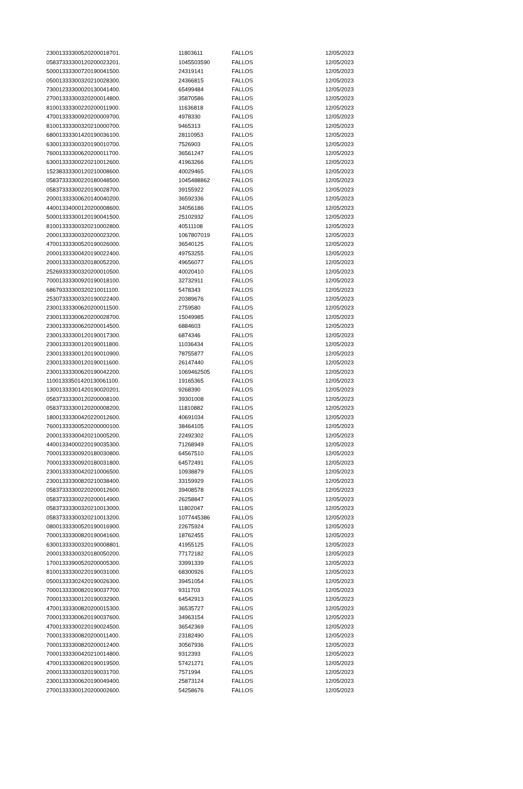| 23001333300520200018701. | 11803611 | FALLOS | 12/05/2023 |
| 05837333300120200023201. | 1045503590 | FALLOS | 12/05/2023 |
| 50001333300720190041500. | 24319141 | FALLOS | 12/05/2023 |
| 05001333300320210028300. | 24366815 | FALLOS | 12/05/2023 |
| 73001233300020130041400. | 65499484 | FALLOS | 12/05/2023 |
| 27001333300320200014800. | 35870586 | FALLOS | 12/05/2023 |
| 81001333300220200011900. | 11636818 | FALLOS | 12/05/2023 |
| 47001333300920200009700. | 4978330 | FALLOS | 12/05/2023 |
| 81001333300320210000700. | 9465313 | FALLOS | 12/05/2023 |
| 68001333301420190036100. | 28110953 | FALLOS | 12/05/2023 |
| 63001333300320190010700. | 7526903 | FALLOS | 12/05/2023 |
| 76001333300620200011700. | 36561247 | FALLOS | 12/05/2023 |
| 63001333300220210012600. | 41963266 | FALLOS | 12/05/2023 |
| 15238333300120210008600. | 40029465 | FALLOS | 12/05/2023 |
| 05837333300220180048500. | 1045488862 | FALLOS | 12/05/2023 |
| 05837333300220190028700. | 39155922 | FALLOS | 12/05/2023 |
| 20001333300620140040200. | 36592336 | FALLOS | 12/05/2023 |
| 44001334000120200008600. | 34056186 | FALLOS | 12/05/2023 |
| 50001333300120190041500. | 25102932 | FALLOS | 12/05/2023 |
| 81001333300320210002800. | 40511108 | FALLOS | 12/05/2023 |
| 20001333300320200023200. | 1067807019 | FALLOS | 12/05/2023 |
| 47001333300520190026000. | 36540125 | FALLOS | 12/05/2023 |
| 20001333300420190022400. | 49753255 | FALLOS | 12/05/2023 |
| 20001333300320180052200. | 49656077 | FALLOS | 12/05/2023 |
| 25269333300320200010500. | 40020410 | FALLOS | 12/05/2023 |
| 70001333300920190018100. | 32732911 | FALLOS | 12/05/2023 |
| 68679333300320210011100. | 5478343 | FALLOS | 12/05/2023 |
| 25307333300320190022400. | 20389676 | FALLOS | 12/05/2023 |
| 23001333300620200011500. | 2759580 | FALLOS | 12/05/2023 |
| 23001333300620200028700. | 15049985 | FALLOS | 12/05/2023 |
| 23001333300620200014500. | 6884603 | FALLOS | 12/05/2023 |
| 23001333300120190017300. | 6874346 | FALLOS | 12/05/2023 |
| 23001333300120190011800. | 11036434 | FALLOS | 12/05/2023 |
| 23001333300120190010900. | 78755877 | FALLOS | 12/05/2023 |
| 23001333300120190011600. | 26147440 | FALLOS | 12/05/2023 |
| 23001333300620190042200. | 1069462505 | FALLOS | 12/05/2023 |
| 11001333501420130061100. | 19165365 | FALLOS | 12/05/2023 |
| 13001333301420190020201. | 9268390 | FALLOS | 12/05/2023 |
| 05837333300120200008100. | 39301008 | FALLOS | 12/05/2023 |
| 05837333300120200008200. | 11810882 | FALLOS | 12/05/2023 |
| 18001333300420220012600. | 40691034 | FALLOS | 12/05/2023 |
| 76001333300520200000100. | 38464105 | FALLOS | 12/05/2023 |
| 20001333300420210005200. | 22492302 | FALLOS | 12/05/2023 |
| 44001334000220190035300. | 71268949 | FALLOS | 12/05/2023 |
| 70001333300920180030800. | 64567510 | FALLOS | 12/05/2023 |
| 70001333300920180031800. | 64572491 | FALLOS | 12/05/2023 |
| 23001333300420210006500. | 10938879 | FALLOS | 12/05/2023 |
| 23001333300820210038400. | 33159929 | FALLOS | 12/05/2023 |
| 05837333300220200012600. | 39408578 | FALLOS | 12/05/2023 |
| 05837333300220200014900. | 26258847 | FALLOS | 12/05/2023 |
| 05837333300320210013000. | 11802047 | FALLOS | 12/05/2023 |
| 05837333300320210013200. | 1077445386 | FALLOS | 12/05/2023 |
| 08001333300520190016900. | 22675924 | FALLOS | 12/05/2023 |
| 70001333300820190041600. | 18762455 | FALLOS | 12/05/2023 |
| 63001333300320190008801. | 41955125 | FALLOS | 12/05/2023 |
| 20001333300320180050200. | 77172182 | FALLOS | 12/05/2023 |
| 17001333900520200005300. | 33991339 | FALLOS | 12/05/2023 |
| 81001333300220190031000. | 68300926 | FALLOS | 12/05/2023 |
| 05001333302420190026300. | 39451054 | FALLOS | 12/05/2023 |
| 70001333300820190037700. | 9311703 | FALLOS | 12/05/2023 |
| 70001333300120190032900. | 64542913 | FALLOS | 12/05/2023 |
| 47001333300820200015300. | 36535727 | FALLOS | 12/05/2023 |
| 70001333300620190037600. | 34963154 | FALLOS | 12/05/2023 |
| 47001333300220190024500. | 36542369 | FALLOS | 12/05/2023 |
| 70001333300820200011400. | 23182490 | FALLOS | 12/05/2023 |
| 70001333300820200012400. | 30567936 | FALLOS | 12/05/2023 |
| 70001333300420210014800. | 9312393 | FALLOS | 12/05/2023 |
| 47001333300820190019500. | 57421271 | FALLOS | 12/05/2023 |
| 20001333300320190031700. | 7571994 | FALLOS | 12/05/2023 |
| 23001333300620190049400. | 25873124 | FALLOS | 12/05/2023 |
| 27001333300120200002600. | 54258676 | FALLOS | 12/05/2023 |